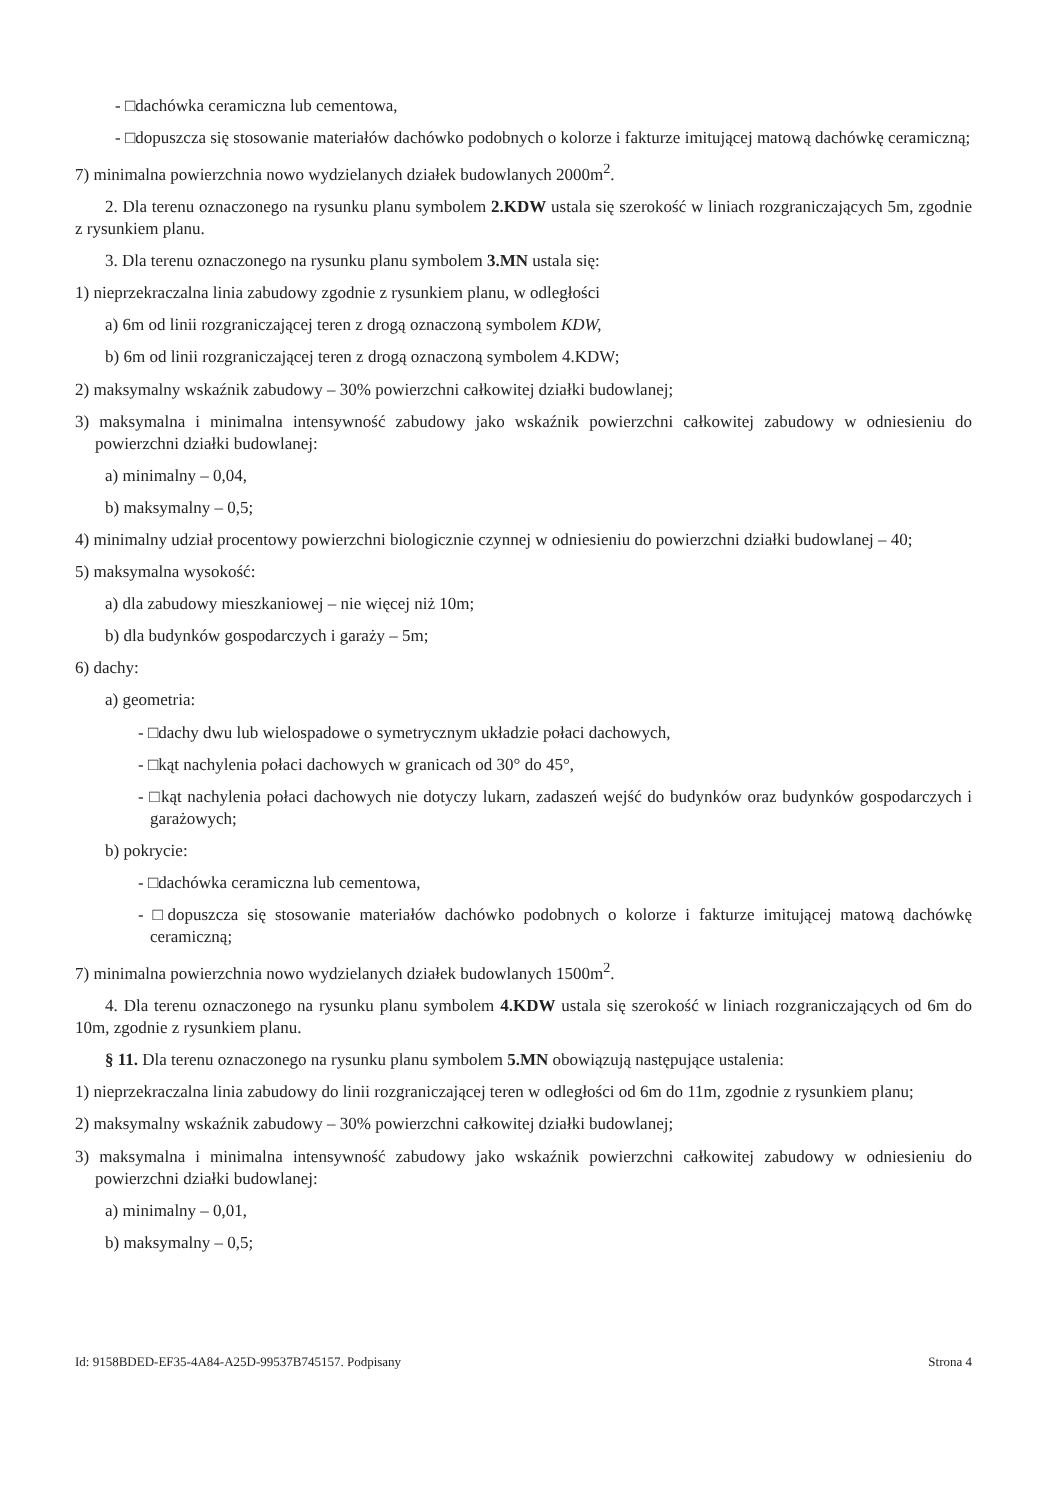- □dachówka ceramiczna lub cementowa,
- □dopuszcza się stosowanie materiałów dachówko podobnych o kolorze i fakturze imitującej matową dachówkę ceramiczną;
7) minimalna powierzchnia nowo wydzielanych działek budowlanych 2000m<sup>2</sup>.
2. Dla terenu oznaczonego na rysunku planu symbolem 2.KDW ustala się szerokość w liniach rozgraniczających 5m, zgodnie z rysunkiem planu.
3. Dla terenu oznaczonego na rysunku planu symbolem 3.MN ustala się:
1) nieprzekraczalna linia zabudowy zgodnie z rysunkiem planu, w odległości
a) 6m od linii rozgraniczającej teren z drogą oznaczoną symbolem KDW,
b) 6m od linii rozgraniczającej teren z drogą oznaczoną symbolem 4.KDW;
2) maksymalny wskaźnik zabudowy – 30% powierzchni całkowitej działki budowlanej;
3) maksymalna i minimalna intensywność zabudowy jako wskaźnik powierzchni całkowitej zabudowy w odniesieniu do powierzchni działki budowlanej:
a) minimalny – 0,04,
b) maksymalny – 0,5;
4) minimalny udział procentowy powierzchni biologicznie czynnej w odniesieniu do powierzchni działki budowlanej – 40;
5) maksymalna wysokość:
a) dla zabudowy mieszkaniowej – nie więcej niż 10m;
b) dla budynków gospodarczych i garaży – 5m;
6) dachy:
a) geometria:
- □dachy dwu lub wielospadowe o symetrycznym układzie połaci dachowych,
- □kąt nachylenia połaci dachowych w granicach od 30° do 45°,
- □kąt nachylenia połaci dachowych nie dotyczy lukarn, zadaszeń wejść do budynków oraz budynków gospodarczych i garażowych;
b) pokrycie:
- □dachówka ceramiczna lub cementowa,
- □dopuszcza się stosowanie materiałów dachówko podobnych o kolorze i fakturze imitującej matową dachówkę ceramiczną;
7) minimalna powierzchnia nowo wydzielanych działek budowlanych 1500m<sup>2</sup>.
4. Dla terenu oznaczonego na rysunku planu symbolem 4.KDW ustala się szerokość w liniach rozgraniczających od 6m do 10m, zgodnie z rysunkiem planu.
§ 11. Dla terenu oznaczonego na rysunku planu symbolem 5.MN obowiązują następujące ustalenia:
1) nieprzekraczalna linia zabudowy do linii rozgraniczającej teren w odległości od 6m do 11m, zgodnie z rysunkiem planu;
2) maksymalny wskaźnik zabudowy – 30% powierzchni całkowitej działki budowlanej;
3) maksymalna i minimalna intensywność zabudowy jako wskaźnik powierzchni całkowitej zabudowy w odniesieniu do powierzchni działki budowlanej:
a) minimalny – 0,01,
b) maksymalny – 0,5;
Id: 9158BDED-EF35-4A84-A25D-99537B745157. Podpisany Strona 4